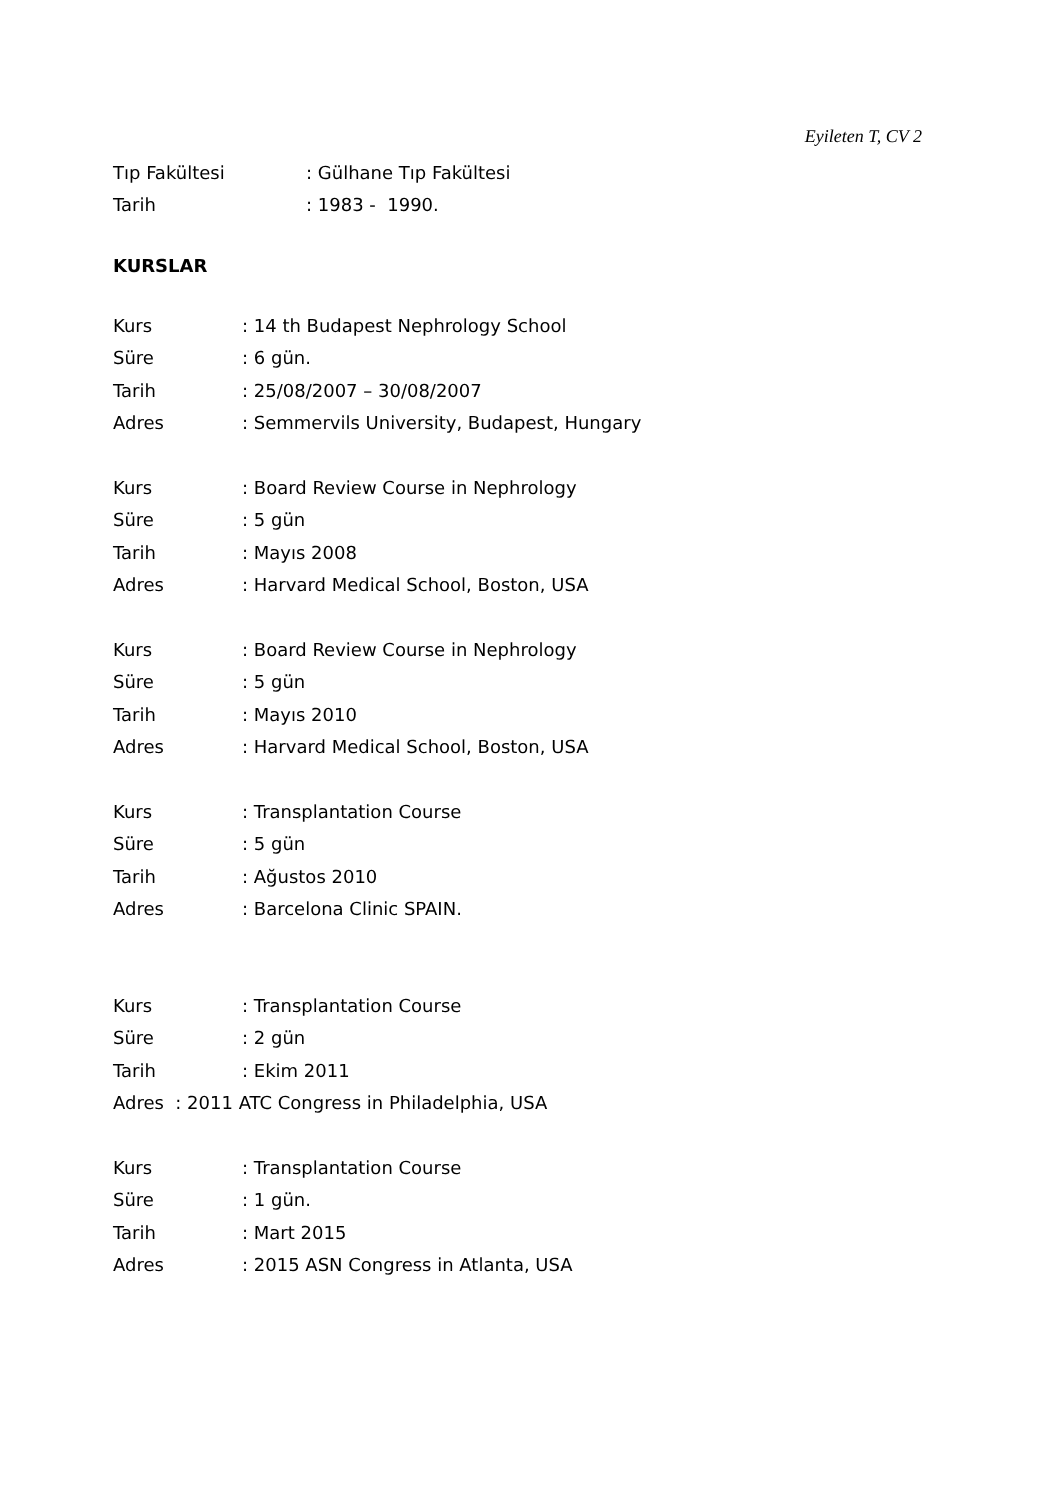Eyileten T, CV 2
Tıp Fakültesi: Gülhane Tıp Fakültesi
Tarih: 1983 - 1990.
KURSLAR
Kurs: 14 th Budapest Nephrology School
Süre: 6 gün.
Tarih: 25/08/2007 – 30/08/2007
Adres: Semmervils University, Budapest, Hungary
Kurs: Board Review Course in Nephrology
Süre: 5 gün
Tarih: Mayıs 2008
Adres: Harvard Medical School, Boston, USA
Kurs: Board Review Course in Nephrology
Süre: 5 gün
Tarih: Mayıs 2010
Adres: Harvard Medical School, Boston, USA
Kurs: Transplantation Course
Süre: 5 gün
Tarih: Ağustos 2010
Adres: Barcelona Clinic SPAIN.
Kurs: Transplantation Course
Süre: 2 gün
Tarih: Ekim 2011
Adres : 2011 ATC Congress in Philadelphia, USA
Kurs: Transplantation Course
Süre: 1 gün.
Tarih: Mart 2015
Adres: 2015 ASN Congress in Atlanta, USA